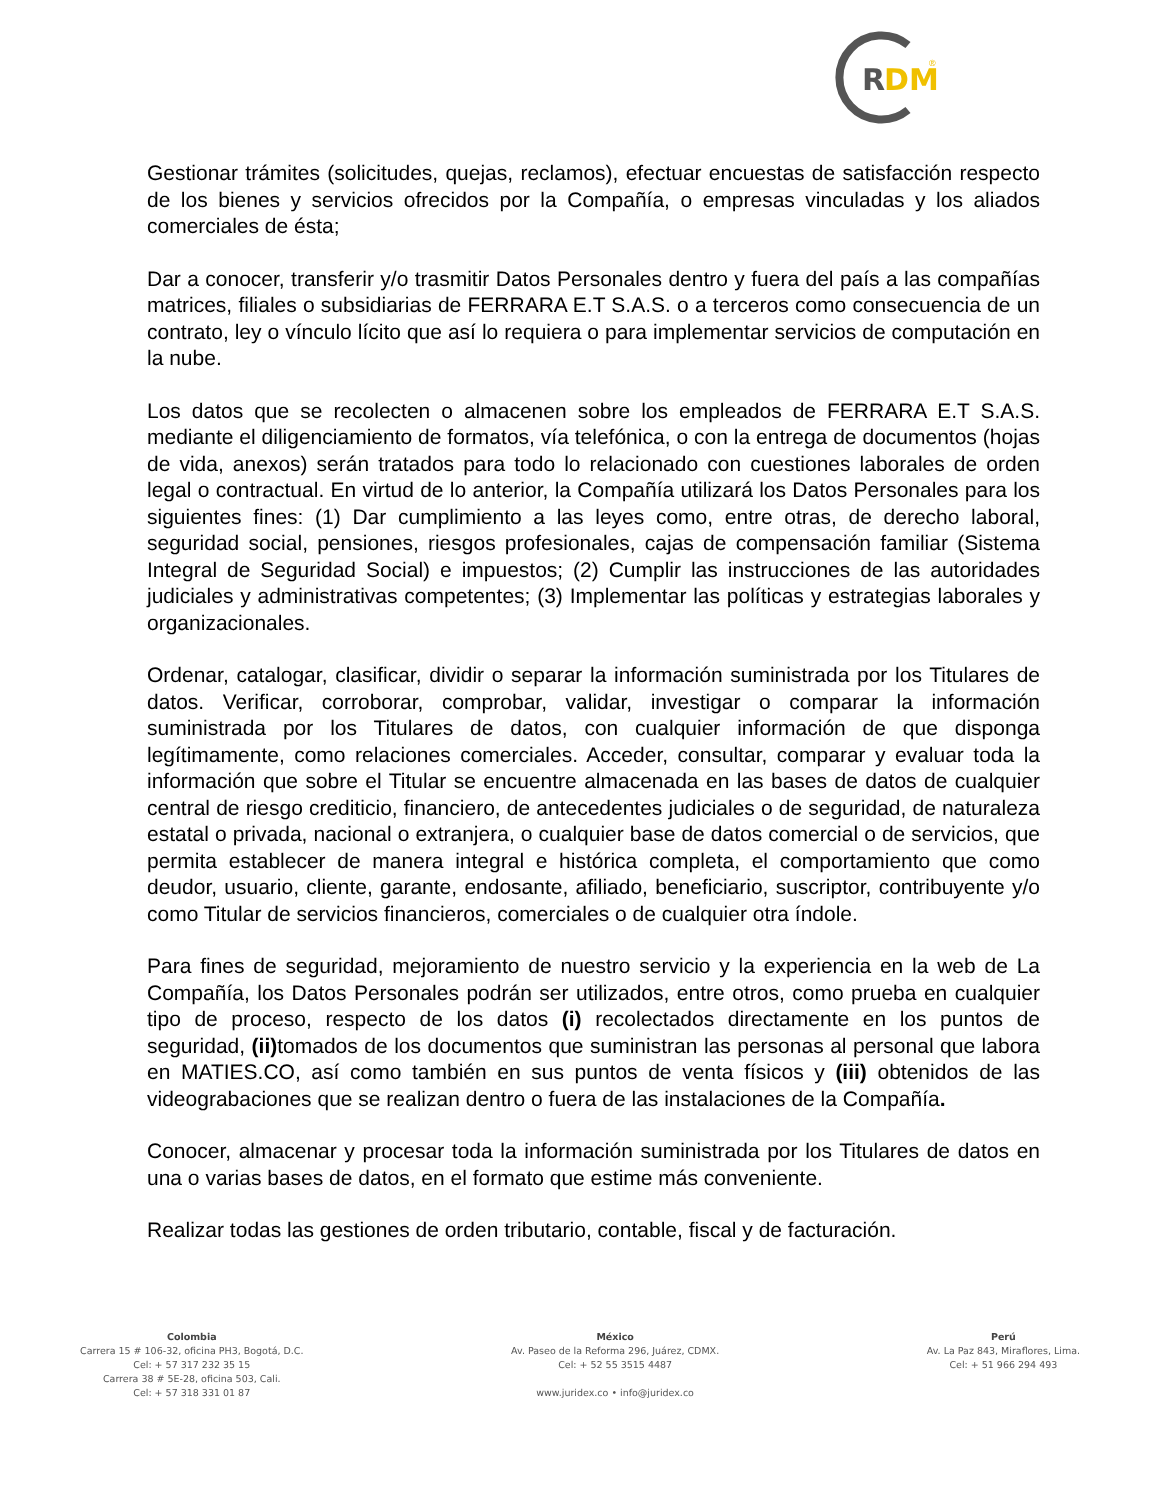R
DM
®
Gestionar trámites (solicitudes, quejas, reclamos), efectuar encuestas de satisfacción respecto de los bienes y servicios ofrecidos por la Compañía, o empresas vinculadas y los aliados comerciales de ésta;
Dar a conocer, transferir y/o trasmitir Datos Personales dentro y fuera del país a las compañías matrices, filiales o subsidiarias de FERRARA E.T S.A.S. o a terceros como consecuencia de un contrato, ley o vínculo lícito que así lo requiera o para implementar servicios de computación en la nube.
Los datos que se recolecten o almacenen sobre los empleados de FERRARA E.T S.A.S. mediante el diligenciamiento de formatos, vía telefónica, o con la entrega de documentos (hojas de vida, anexos) serán tratados para todo lo relacionado con cuestiones laborales de orden legal o contractual. En virtud de lo anterior, la Compañía utilizará los Datos Personales para los siguientes fines: (1) Dar cumplimiento a las leyes como, entre otras, de derecho laboral, seguridad social, pensiones, riesgos profesionales, cajas de compensación familiar (Sistema Integral de Seguridad Social) e impuestos; (2) Cumplir las instrucciones de las autoridades judiciales y administrativas competentes; (3) Implementar las políticas y estrategias laborales y organizacionales.
Ordenar, catalogar, clasificar, dividir o separar la información suministrada por los Titulares de datos. Verificar, corroborar, comprobar, validar, investigar o comparar la información suministrada por los Titulares de datos, con cualquier información de que disponga legítimamente, como relaciones comerciales. Acceder, consultar, comparar y evaluar toda la información que sobre el Titular se encuentre almacenada en las bases de datos de cualquier central de riesgo crediticio, financiero, de antecedentes judiciales o de seguridad, de naturaleza estatal o privada, nacional o extranjera, o cualquier base de datos comercial o de servicios, que permita establecer de manera integral e histórica completa, el comportamiento que como deudor, usuario, cliente, garante, endosante, afiliado, beneficiario, suscriptor, contribuyente y/o como Titular de servicios financieros, comerciales o de cualquier otra índole.
Para fines de seguridad, mejoramiento de nuestro servicio y la experiencia en la web de La Compañía, los Datos Personales podrán ser utilizados, entre otros, como prueba en cualquier tipo de proceso, respecto de los datos (i) recolectados directamente en los puntos de seguridad, (ii) tomados de los documentos que suministran las personas al personal que labora en MATIES.CO, así como también en sus puntos de venta físicos y (iii) obtenidos de las videograbaciones que se realizan dentro o fuera de las instalaciones de la Compañía.
Conocer, almacenar y procesar toda la información suministrada por los Titulares de datos en una o varias bases de datos, en el formato que estime más conveniente.
Realizar todas las gestiones de orden tributario, contable, fiscal y de facturación.
Colombia
Carrera 15 # 106-32, oficina PH3, Bogotá, D.C.
Cel: + 57 317 232 35 15
Carrera 38 # 5E-28, oficina 503, Cali.
Cel: + 57 318 331 01 87
México
Av. Paseo de la Reforma 296, Juárez, CDMX.
Cel: + 52 55 3515 4487
www.juridex.co • info@juridex.co
Perú
Av. La Paz 843, Miraflores, Lima.
Cel: + 51 966 294 493